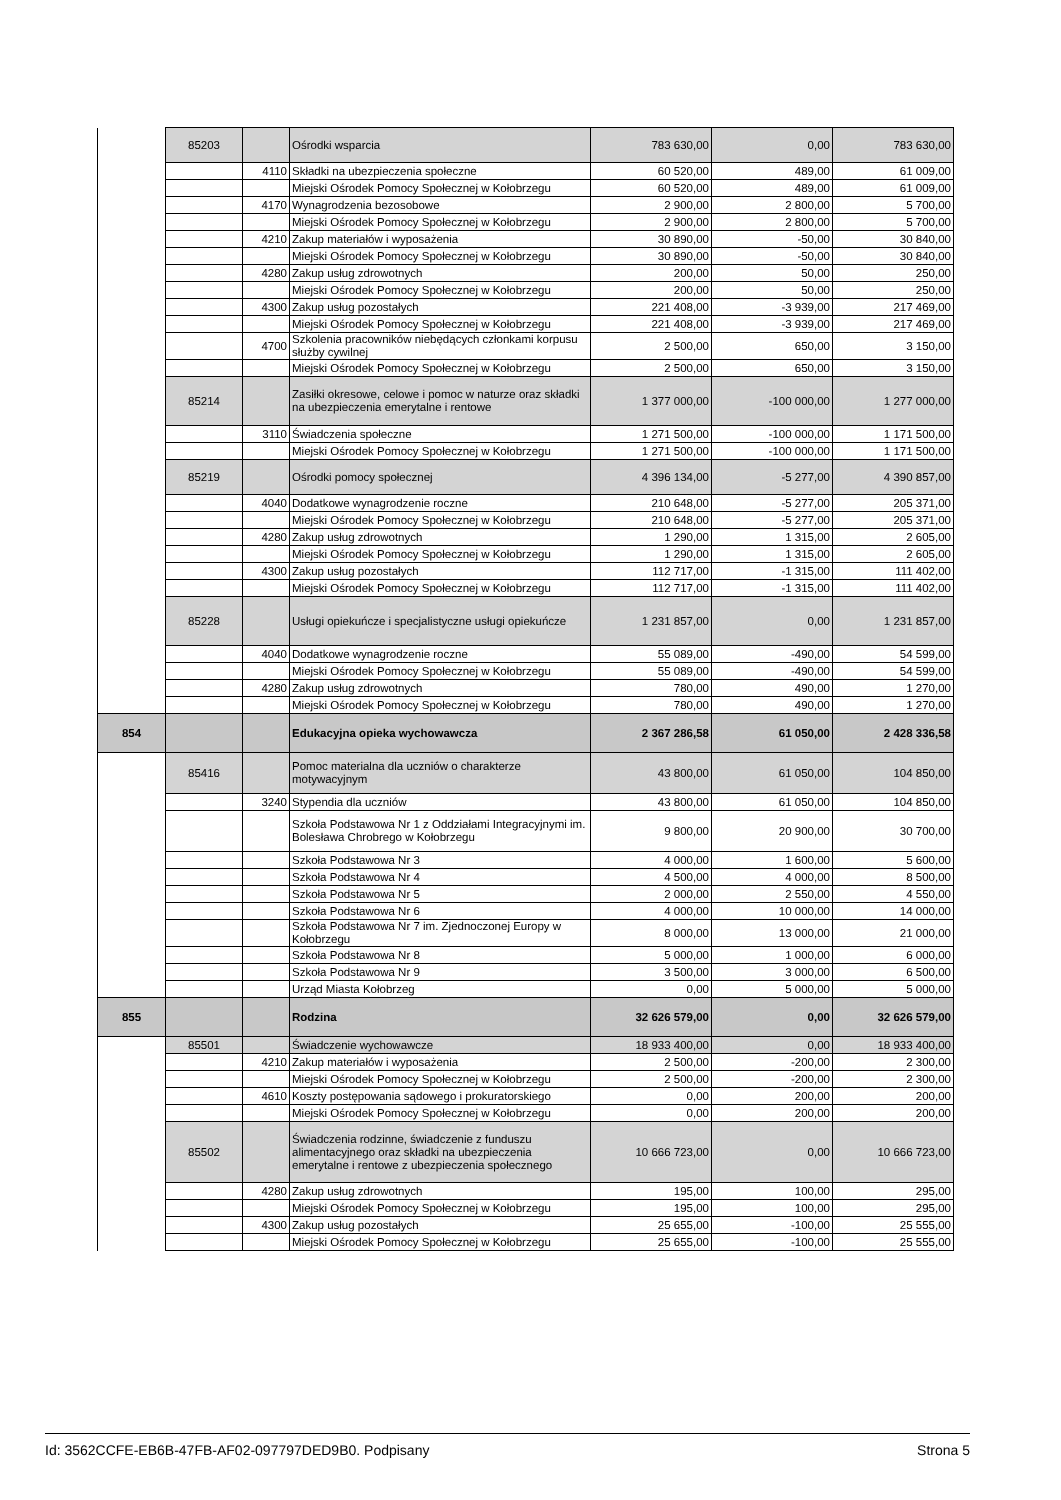| | 85203 | | Ośrodki wsparcia | 783 630,00 | 0,00 | 783 630,00 |
| | | 4110 | Składki na ubezpieczenia społeczne | 60 520,00 | 489,00 | 61 009,00 |
| | | | Miejski Ośrodek Pomocy Społecznej w Kołobrzegu | 60 520,00 | 489,00 | 61 009,00 |
| | | 4170 | Wynagrodzenia bezosobowe | 2 900,00 | 2 800,00 | 5 700,00 |
| | | | Miejski Ośrodek Pomocy Społecznej w Kołobrzegu | 2 900,00 | 2 800,00 | 5 700,00 |
| | | 4210 | Zakup materiałów i wyposażenia | 30 890,00 | -50,00 | 30 840,00 |
| | | | Miejski Ośrodek Pomocy Społecznej w Kołobrzegu | 30 890,00 | -50,00 | 30 840,00 |
| | | 4280 | Zakup usług zdrowotnych | 200,00 | 50,00 | 250,00 |
| | | | Miejski Ośrodek Pomocy Społecznej w Kołobrzegu | 200,00 | 50,00 | 250,00 |
| | | 4300 | Zakup usług pozostałych | 221 408,00 | -3 939,00 | 217 469,00 |
| | | | Miejski Ośrodek Pomocy Społecznej w Kołobrzegu | 221 408,00 | -3 939,00 | 217 469,00 |
| | | 4700 | Szkolenia pracowników niebędących członkami korpusu służby cywilnej | 2 500,00 | 650,00 | 3 150,00 |
| | | | Miejski Ośrodek Pomocy Społecznej w Kołobrzegu | 2 500,00 | 650,00 | 3 150,00 |
| | 85214 | | Zasiłki okresowe, celowe i pomoc w naturze oraz składki na ubezpieczenia emerytalne i rentowe | 1 377 000,00 | -100 000,00 | 1 277 000,00 |
| | | 3110 | Świadczenia społeczne | 1 271 500,00 | -100 000,00 | 1 171 500,00 |
| | | | Miejski Ośrodek Pomocy Społecznej w Kołobrzegu | 1 271 500,00 | -100 000,00 | 1 171 500,00 |
| | 85219 | | Ośrodki pomocy społecznej | 4 396 134,00 | -5 277,00 | 4 390 857,00 |
| | | 4040 | Dodatkowe wynagrodzenie roczne | 210 648,00 | -5 277,00 | 205 371,00 |
| | | | Miejski Ośrodek Pomocy Społecznej w Kołobrzegu | 210 648,00 | -5 277,00 | 205 371,00 |
| | | 4280 | Zakup usług zdrowotnych | 1 290,00 | 1 315,00 | 2 605,00 |
| | | | Miejski Ośrodek Pomocy Społecznej w Kołobrzegu | 1 290,00 | 1 315,00 | 2 605,00 |
| | | 4300 | Zakup usług pozostałych | 112 717,00 | -1 315,00 | 111 402,00 |
| | | | Miejski Ośrodek Pomocy Społecznej w Kołobrzegu | 112 717,00 | -1 315,00 | 111 402,00 |
| | 85228 | | Usługi opiekuńcze i specjalistyczne usługi opiekuńcze | 1 231 857,00 | 0,00 | 1 231 857,00 |
| | | 4040 | Dodatkowe wynagrodzenie roczne | 55 089,00 | -490,00 | 54 599,00 |
| | | | Miejski Ośrodek Pomocy Społecznej w Kołobrzegu | 55 089,00 | -490,00 | 54 599,00 |
| | | 4280 | Zakup usług zdrowotnych | 780,00 | 490,00 | 1 270,00 |
| | | | Miejski Ośrodek Pomocy Społecznej w Kołobrzegu | 780,00 | 490,00 | 1 270,00 |
| 854 | | | Edukacyjna opieka wychowawcza | 2 367 286,58 | 61 050,00 | 2 428 336,58 |
| | 85416 | | Pomoc materialna dla uczniów o charakterze motywacyjnym | 43 800,00 | 61 050,00 | 104 850,00 |
| | | 3240 | Stypendia dla uczniów | 43 800,00 | 61 050,00 | 104 850,00 |
| | | | Szkoła Podstawowa Nr 1 z Oddziałami Integracyjnymi im. Bolesława Chrobrego w Kołobrzegu | 9 800,00 | 20 900,00 | 30 700,00 |
| | | | Szkoła Podstawowa Nr 3 | 4 000,00 | 1 600,00 | 5 600,00 |
| | | | Szkoła Podstawowa Nr 4 | 4 500,00 | 4 000,00 | 8 500,00 |
| | | | Szkoła Podstawowa Nr 5 | 2 000,00 | 2 550,00 | 4 550,00 |
| | | | Szkoła Podstawowa Nr 6 | 4 000,00 | 10 000,00 | 14 000,00 |
| | | | Szkoła Podstawowa Nr 7 im. Zjednoczonej Europy w Kołobrzegu | 8 000,00 | 13 000,00 | 21 000,00 |
| | | | Szkoła Podstawowa Nr 8 | 5 000,00 | 1 000,00 | 6 000,00 |
| | | | Szkoła Podstawowa Nr 9 | 3 500,00 | 3 000,00 | 6 500,00 |
| | | | Urząd Miasta Kołobrzeg | 0,00 | 5 000,00 | 5 000,00 |
| 855 | | | Rodzina | 32 626 579,00 | 0,00 | 32 626 579,00 |
| | 85501 | | Świadczenie wychowawcze | 18 933 400,00 | 0,00 | 18 933 400,00 |
| | | 4210 | Zakup materiałów i wyposażenia | 2 500,00 | -200,00 | 2 300,00 |
| | | | Miejski Ośrodek Pomocy Społecznej w Kołobrzegu | 2 500,00 | -200,00 | 2 300,00 |
| | | 4610 | Koszty postępowania sądowego i prokuratorskiego | 0,00 | 200,00 | 200,00 |
| | | | Miejski Ośrodek Pomocy Społecznej w Kołobrzegu | 0,00 | 200,00 | 200,00 |
| | 85502 | | Świadczenia rodzinne, świadczenie z funduszu alimentacyjnego oraz składki na ubezpieczenia emerytalne i rentowe z ubezpieczenia społecznego | 10 666 723,00 | 0,00 | 10 666 723,00 |
| | | 4280 | Zakup usług zdrowotnych | 195,00 | 100,00 | 295,00 |
| | | | Miejski Ośrodek Pomocy Społecznej w Kołobrzegu | 195,00 | 100,00 | 295,00 |
| | | 4300 | Zakup usług pozostałych | 25 655,00 | -100,00 | 25 555,00 |
| | | | Miejski Ośrodek Pomocy Społecznej w Kołobrzegu | 25 655,00 | -100,00 | 25 555,00 |
Id: 3562CCFE-EB6B-47FB-AF02-097797DED9B0. Podpisany Strona 5